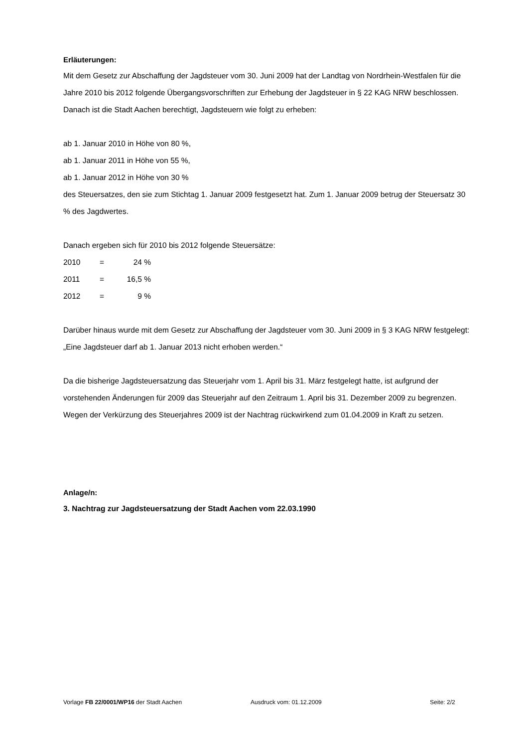Erläuterungen:
Mit dem Gesetz zur Abschaffung der Jagdsteuer vom 30. Juni 2009 hat der Landtag von Nordrhein-Westfalen für die Jahre 2010 bis 2012 folgende Übergangsvorschriften zur Erhebung der Jagdsteuer in § 22 KAG NRW beschlossen. Danach ist die Stadt Aachen berechtigt, Jagdsteuern wie folgt zu erheben:
ab 1. Januar 2010 in Höhe von 80 %,
ab 1. Januar 2011 in Höhe von 55 %,
ab 1. Januar 2012 in Höhe von 30 %
des Steuersatzes, den sie zum Stichtag 1. Januar 2009 festgesetzt hat. Zum 1. Januar 2009 betrug der Steuersatz 30 % des Jagdwertes.
Danach ergeben sich für 2010 bis 2012 folgende Steuersätze:
| 2010 | = | 24 % |
| 2011 | = | 16,5 % |
| 2012 | = | 9 % |
Darüber hinaus wurde mit dem Gesetz zur Abschaffung der Jagdsteuer vom 30. Juni 2009 in § 3 KAG NRW festgelegt: „Eine Jagdsteuer darf ab 1. Januar 2013 nicht erhoben werden.“
Da die bisherige Jagdsteuersatzung das Steuerjahr vom 1. April bis 31. März festgelegt hatte, ist aufgrund der vorstehenden Änderungen für 2009 das Steuerjahr auf den Zeitraum 1. April bis 31. Dezember 2009 zu begrenzen. Wegen der Verkürzung des Steuerjahres 2009 ist der Nachtrag rückwirkend zum 01.04.2009 in Kraft zu setzen.
Anlage/n:
3. Nachtrag zur Jagdsteuersatzung der Stadt Aachen vom 22.03.1990
Vorlage FB 22/0001/WP16 der Stadt Aachen Ausdruck vom: 01.12.2009 Seite: 2/2